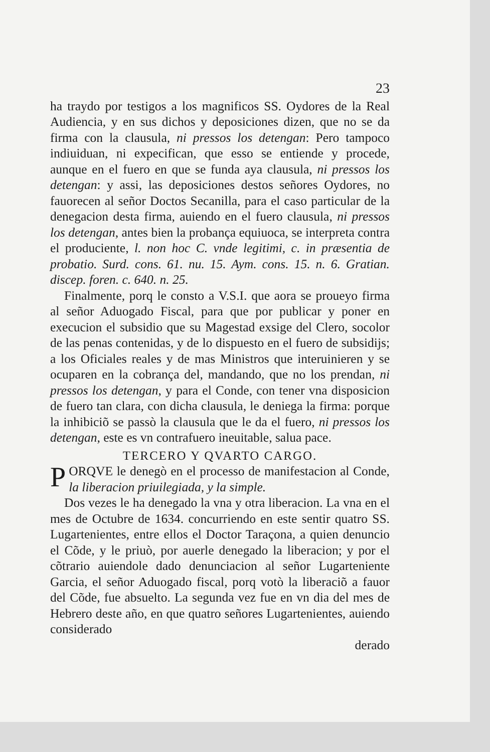23
ha traydo por testigos a los magnificos SS. Oydores de la Real Audiencia, y en sus dichos y deposiciones dizen, que no se da firma con la clausula, ni pressos los detengan: Pero tampoco indiuiduan, ni expecifican, que esso se entiende y procede, aunque en el fuero en que se funda aya clausula, ni pressos los detengan: y assi, las deposiciones destos señores Oydores, no fauorecen al señor Doctos Secanilla, para el caso particular de la denegacion desta firma, auiendo en el fuero clausula, ni pressos los detengan, antes bien la probança equiuoca, se interpreta contra el produciente, l. non hoc C. vnde legitimi, c. in præsentia de probatio. Surd. cons. 61. nu. 15. Aym. cons. 15. n. 6. Gratian. discep. foren. c. 640. n. 25.
Finalmente, porq le consto a V.S.I. que aora se proueyo firma al señor Aduogado Fiscal, para que por publicar y poner en execucion el subsidio que su Magestad exsige del Clero, socolor de las penas contenidas, y de lo dispuesto en el fuero de subsidijs; a los Oficiales reales y de mas Ministros que interuinieren y se ocuparen en la cobrança del, mandando, que no los prendan, ni pressos los detengan, y para el Conde, con tener vna disposicion de fuero tan clara, con dicha clausula, le deniega la firma: porque la inhibiciõ se passò la clausula que le da el fuero, ni pressos los detengan, este es vn contrafuero ineuitable, salua pace.
TERCERO Y QVARTO CARGO.
PORQVE le denegò en el processo de manifestacion al Conde, la liberacion priuilegiada, y la simple.
Dos vezes le ha denegado la vna y otra liberacion. La vna en el mes de Octubre de 1634. concurriendo en este sentir quatro SS. Lugartenientes, entre ellos el Doctor Taraçona, a quien denuncio el Cõde, y le priuò, por auerle denegado la liberacion; y por el cõtrario auiendole dado denunciacion al señor Lugarteniente Garcia, el señor Aduogado fiscal, porq votò la liberaciõ a fauor del Cõde, fue absuelto. La segunda vez fue en vn dia del mes de Hebrero deste año, en que quatro señores Lugartenientes, auiendo considerado
derado